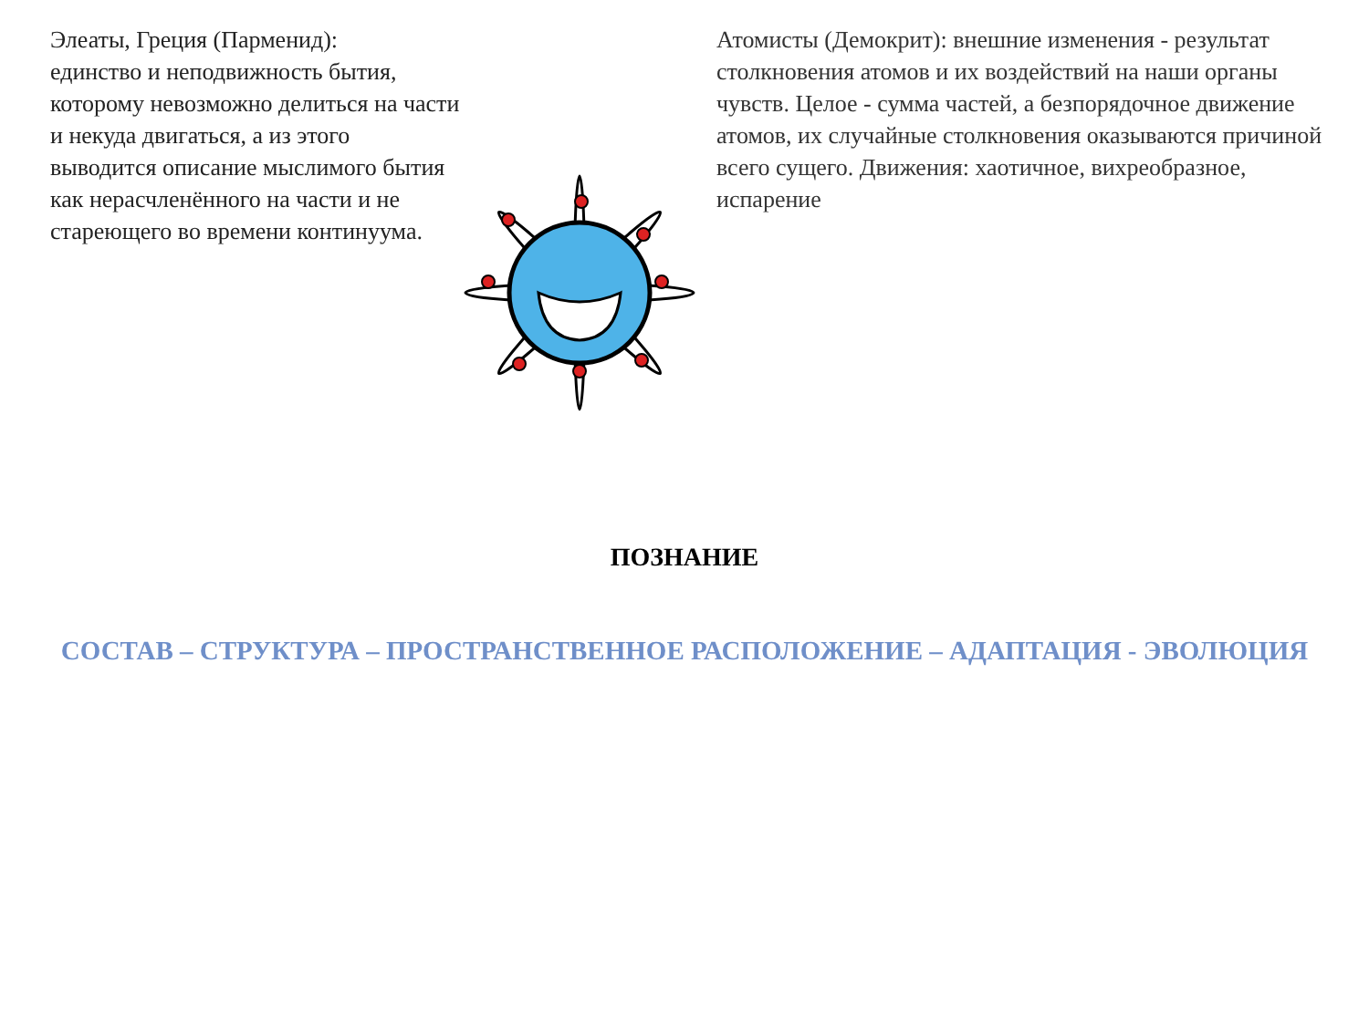Элеаты, Греция (Парменид):
единство и неподвижность бытия, которому невозможно делиться на части и некуда двигаться, а из этого выводится описание мыслимого бытия как нерасчленённого на части и не стареющего во времени континуума.
Атомисты (Демокрит): внешние изменения - результат столкновения атомов и их воздействий на наши органы чувств. Целое - сумма частей, а безпорядочное движение атомов, их случайные столкновения оказываются причиной всего сущего. Движения: хаотичное, вихреобразное, испарение
ПОЗНАНИЕ
СОСТАВ – СТРУКТУРА – ПРОСТРАНСТВЕННОЕ РАСПОЛОЖЕНИЕ – АДАПТАЦИЯ - ЭВОЛЮЦИЯ